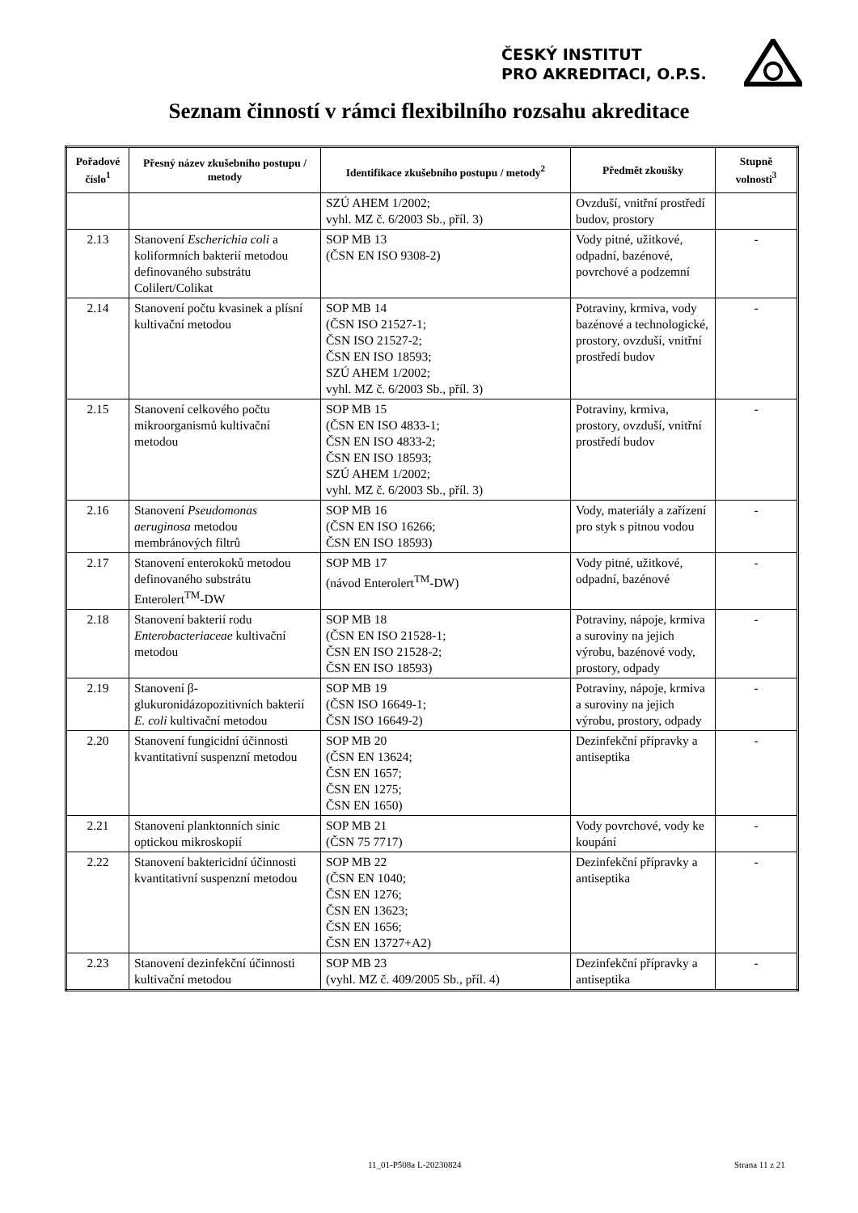ČESKÝ INSTITUT
PRO AKREDITACI, O.P.S.
Seznam činností v rámci flexibilního rozsahu akreditace
| Pořadové číslo<sup>1</sup> | Přesný název zkušebního postupu / metody | Identifikace zkušebního postupu / metody<sup>2</sup> | Předmět zkoušky | Stupně volnosti<sup>3</sup> |
| --- | --- | --- | --- | --- |
| | | SZÚ AHEM 1/2002; vyhl. MZ č. 6/2003 Sb., příl. 3) | Ovzduší, vnitřní prostředí budov, prostory | |
| 2.13 | Stanovení Escherichia coli a koliformních bakterií metodou definovaného substrátu Colilert/Colikat | SOP MB 13 (ČSN EN ISO 9308-2) | Vody pitné, užitkové, odpadní, bazénové, povrchové a podzemní | - |
| 2.14 | Stanovení počtu kvasinek a plísní kultivační metodou | SOP MB 14 (ČSN ISO 21527-1; ČSN ISO 21527-2; ČSN EN ISO 18593; SZÚ AHEM 1/2002; vyhl. MZ č. 6/2003 Sb., příl. 3) | Potraviny, krmiva, vody bazénové a technologické, prostory, ovzduší, vnitřní prostředí budov | - |
| 2.15 | Stanovení celkového počtu mikroorganismů kultivační metodou | SOP MB 15 (ČSN EN ISO 4833-1; ČSN EN ISO 4833-2; ČSN EN ISO 18593; SZÚ AHEM 1/2002; vyhl. MZ č. 6/2003 Sb., příl. 3) | Potraviny, krmiva, prostory, ovzduší, vnitřní prostředí budov | - |
| 2.16 | Stanovení Pseudomonas aeruginosa metodou membránových filtrů | SOP MB 16 (ČSN EN ISO 16266; ČSN EN ISO 18593) | Vody, materiály a zařízení pro styk s pitnou vodou | - |
| 2.17 | Stanovení enterokoků metodou definovaného substrátu Enterolert<sup>TM</sup>-DW | SOP MB 17 (návod Enterolert<sup>TM</sup>-DW) | Vody pitné, užitkové, odpadní, bazénové | - |
| 2.18 | Stanovení bakterií rodu Enterobacteriaceae kultivační metodou | SOP MB 18 (ČSN EN ISO 21528-1; ČSN EN ISO 21528-2; ČSN EN ISO 18593) | Potraviny, nápoje, krmiva a suroviny na jejich výrobu, bazénové vody, prostory, odpady | - |
| 2.19 | Stanovení β-glukuronidázopozitivních bakterií E. coli kultivační metodou | SOP MB 19 (ČSN ISO 16649-1; ČSN ISO 16649-2) | Potraviny, nápoje, krmiva a suroviny na jejich výrobu, prostory, odpady | - |
| 2.20 | Stanovení fungicidní účinnosti kvantitativní suspenzní metodou | SOP MB 20 (ČSN EN 13624; ČSN EN 1657; ČSN EN 1275; ČSN EN 1650) | Dezinfekční přípravky a antiseptika | - |
| 2.21 | Stanovení planktonních sinic optickou mikroskopií | SOP MB 21 (ČSN 75 7717) | Vody povrchové, vody ke koupání | - |
| 2.22 | Stanovení baktericidní účinnosti kvantitativní suspenzní metodou | SOP MB 22 (ČSN EN 1040; ČSN EN 1276; ČSN EN 13623; ČSN EN 1656; ČSN EN 13727+A2) | Dezinfekční přípravky a antiseptika | - |
| 2.23 | Stanovení dezinfekční účinnosti kultivační metodou | SOP MB 23 (vyhl. MZ č. 409/2005 Sb., příl. 4) | Dezinfekční přípravky a antiseptika | - |
11_01-P508a L-20230824 Strana 11 z 21